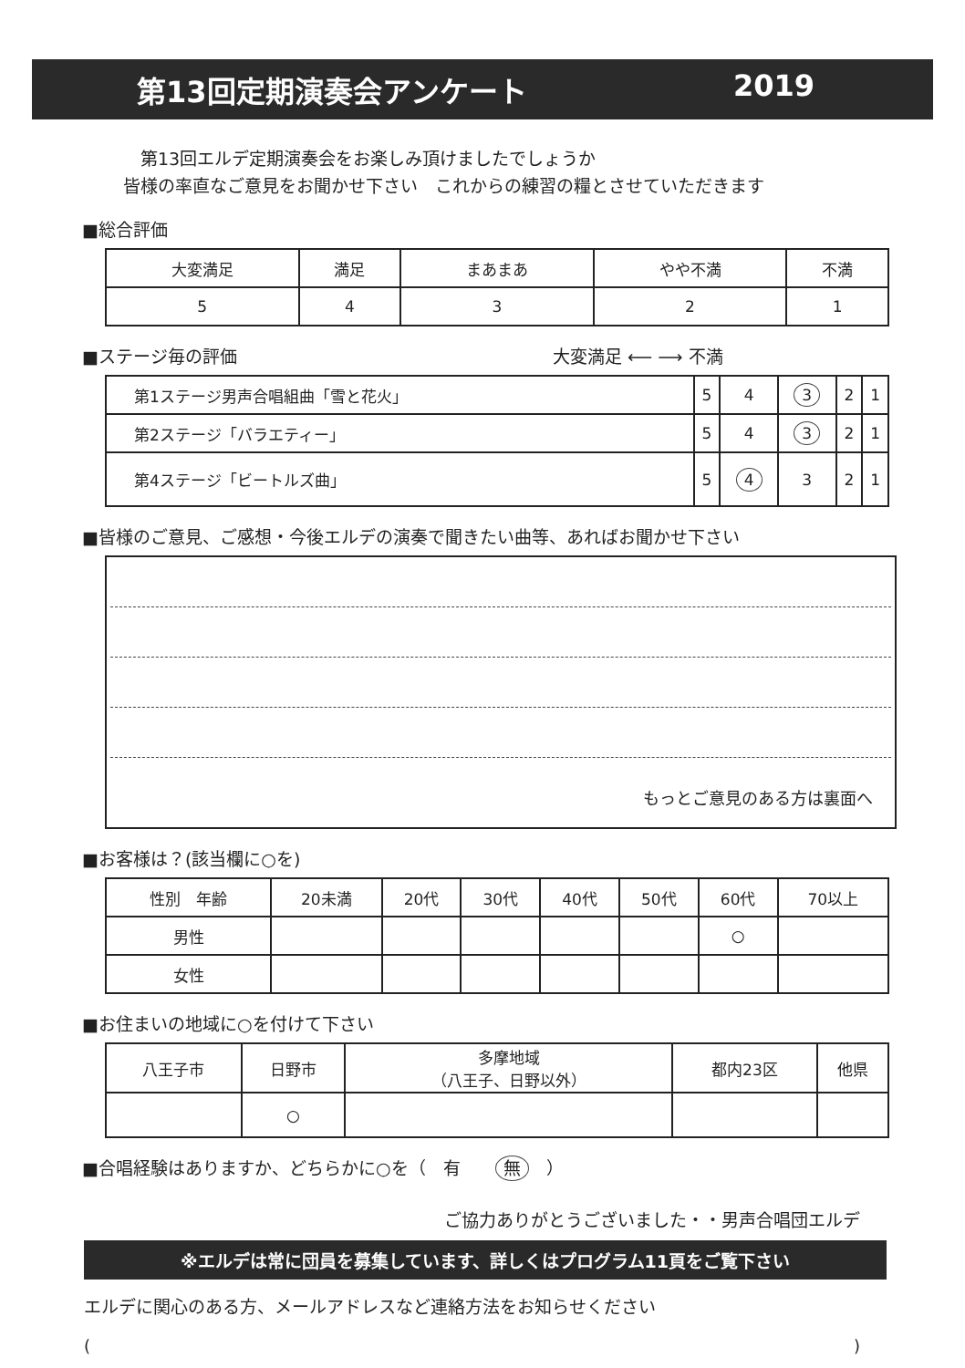第13回定期演奏会アンケート 2019
　第13回エルデ定期演奏会をお楽しみ頂けましたでしょうか
皆様の率直なご意見をお聞かせ下さい　これからの練習の糧とさせていただきます
■総合評価
| 大変満足 | 満足 | まあまあ | やや不満 | 不満 |
| 5 | 4 | 3 | 2 | 1 |
■ステージ毎の評価 大変満足 ⟵ ⟶ 不満
| 第1ステージ男声合唱組曲「雪と花火」 | 5 | 4 | 3 | 2 | 1 |
| 第2ステージ「バラエティー」 | 5 | 4 | 3 | 2 | 1 |
| 第4ステージ「ビートルズ曲」 | 5 | 4 | 3 | 2 | 1 |
■皆様のご意見、ご感想・今後エルデの演奏で聞きたい曲等、あればお聞かせ下さい
もっとご意見のある方は裏面へ
■お客様は？(該当欄に○を)
| 性別 年齢 | 20未満 | 20代 | 30代 | 40代 | 50代 | 60代 | 70以上 |
| 男性 | | | | | | ○ | |
| 女性 | | | | | | | |
■お住まいの地域に○を付けて下さい
| 八王子市 | 日野市 | 多摩地域 （八王子、日野以外） | 都内23区 | 他県 |
| | ○ | | | |
■合唱経験はありますか、どちらかに○を（　有　　無　）
ご協力ありがとうございました・・男声合唱団エルデ
※エルデは常に団員を募集しています、詳しくはプログラム11頁をご覧下さい
エルデに関心のある方、メールアドレスなど連絡方法をお知らせください
()